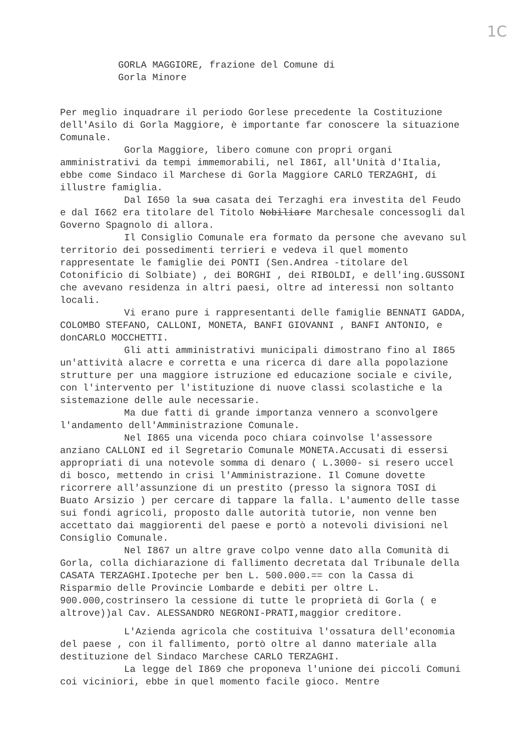1C
GORLA MAGGIORE, frazione del Comune di
Gorla Minore
Per meglio inquadrare il periodo Gorlese precedente la Costituzione dell'Asilo di Gorla Maggiore, è importante far conoscere la situazione Comunale.
Gorla Maggiore, libero comune con propri organi amministrativi da tempi immemorabili, nel I86I, all'Unità d'Italia, ebbe come Sindaco il Marchese di Gorla Maggiore CARLO TERZAGHI, di illustre famiglia.
Dal I650 la sua casata dei Terzaghi era investita del Feudo e dal I662 era titolare del Titolo Nobiliare Marchesale concessogli dal Governo Spagnolo di allora.
Il Consiglio Comunale era formato da persone che avevano sul territorio dei possedimenti terrieri e vedeva il quel momento rappresentate le famiglie dei PONTI (Sen.Andrea -titolare del Cotonificio di Solbiate) , dei BORGHI , dei RIBOLDI, e dell'ing.GUSSONI che avevano residenza in altri paesi, oltre ad interessi non soltanto locali.
Vi erano pure i rappresentanti delle famiglie BENNATI GADDA, COLOMBO STEFANO, CALLONI, MONETA, BANFI GIOVANNI , BANFI ANTONIO, e donCARLO MOCCHETTI.
Gli atti amministrativi municipali dimostrano fino al I865 un'attività alacre e corretta e una ricerca di dare alla popolazione strutture per una maggiore istruzione ed educazione sociale e civile, con l'intervento per l'istituzione di nuove classi scolastiche e la sistemazione delle aule necessarie.
Ma due fatti di grande importanza vennero a sconvolgere l'andamento dell'Amministrazione Comunale.
Nel I865 una vicenda poco chiara coinvolse l'assessore anziano CALLONI ed il Segretario Comunale MONETA.Accusati di essersi appropriati di una notevole somma di denaro ( L.3000- si resero uccel di bosco, mettendo in crisi l'Amministrazione. Il Comune dovette ricorrere all'assunzione di un prestito (presso la signora TOSI di Buato Arsizio ) per cercare di tappare la falla. L'aumento delle tasse sui fondi agricoli, proposto dalle autorità tutorie, non venne ben accettato dai maggiorenti del paese e portò a notevoli divisioni nel Consiglio Comunale.
Nel I867 un altre grave colpo venne dato alla Comunità di Gorla, colla dichiarazione di fallimento decretata dal Tribunale della CASATA TERZAGHI.Ipoteche per ben L. 500.000.== con la Cassa di Risparmio delle Provincie Lombarde e debiti per oltre L. 900.000,costrinsero la cessione di tutte le proprietà di Gorla ( e altrove))al Cav. ALESSANDRO NEGRONI-PRATI,maggior creditore.
L'Azienda agricola che costituiva l'ossatura dell'economia del paese , con il fallimento, portò oltre al danno materiale alla destituzione del Sindaco Marchese CARLO TERZAGHI.
La legge del I869 che proponeva l'unione dei piccoli Comuni coi viciniori, ebbe in quel momento facile gioco. Mentre